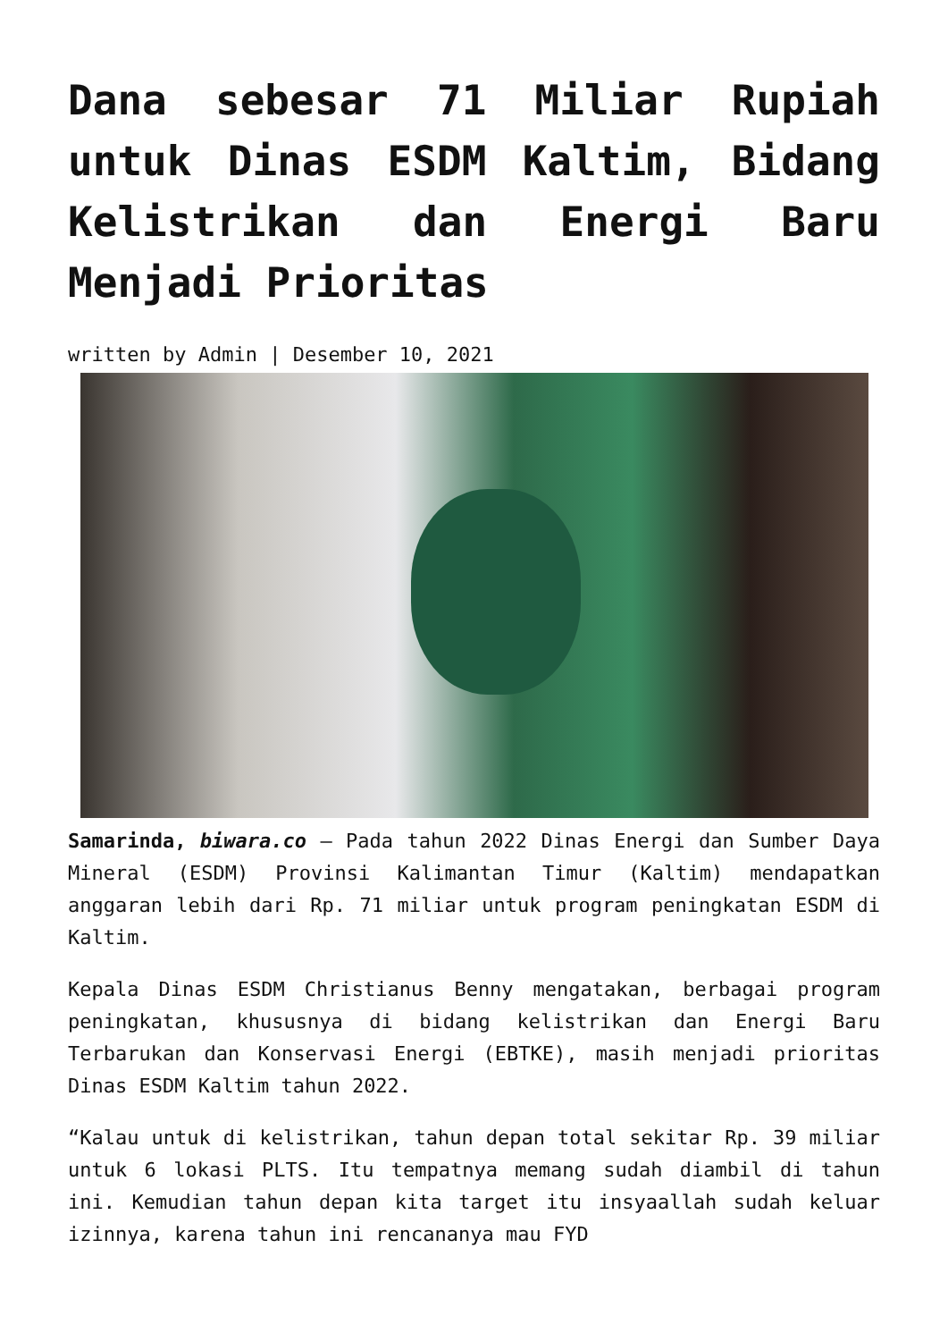Dana sebesar 71 Miliar Rupiah untuk Dinas ESDM Kaltim, Bidang Kelistrikan dan Energi Baru Menjadi Prioritas
written by Admin | Desember 10, 2021
Samarinda, biwara.co – Pada tahun 2022 Dinas Energi dan Sumber Daya Mineral (ESDM) Provinsi Kalimantan Timur (Kaltim) mendapatkan anggaran lebih dari Rp. 71 miliar untuk program peningkatan ESDM di Kaltim.
Kepala Dinas ESDM Christianus Benny mengatakan, berbagai program peningkatan, khususnya di bidang kelistrikan dan Energi Baru Terbarukan dan Konservasi Energi (EBTKE), masih menjadi prioritas Dinas ESDM Kaltim tahun 2022.
“Kalau untuk di kelistrikan, tahun depan total sekitar Rp. 39 miliar untuk 6 lokasi PLTS. Itu tempatnya memang sudah diambil di tahun ini. Kemudian tahun depan kita target itu insyaallah sudah keluar izinnya, karena tahun ini rencananya mau FYD